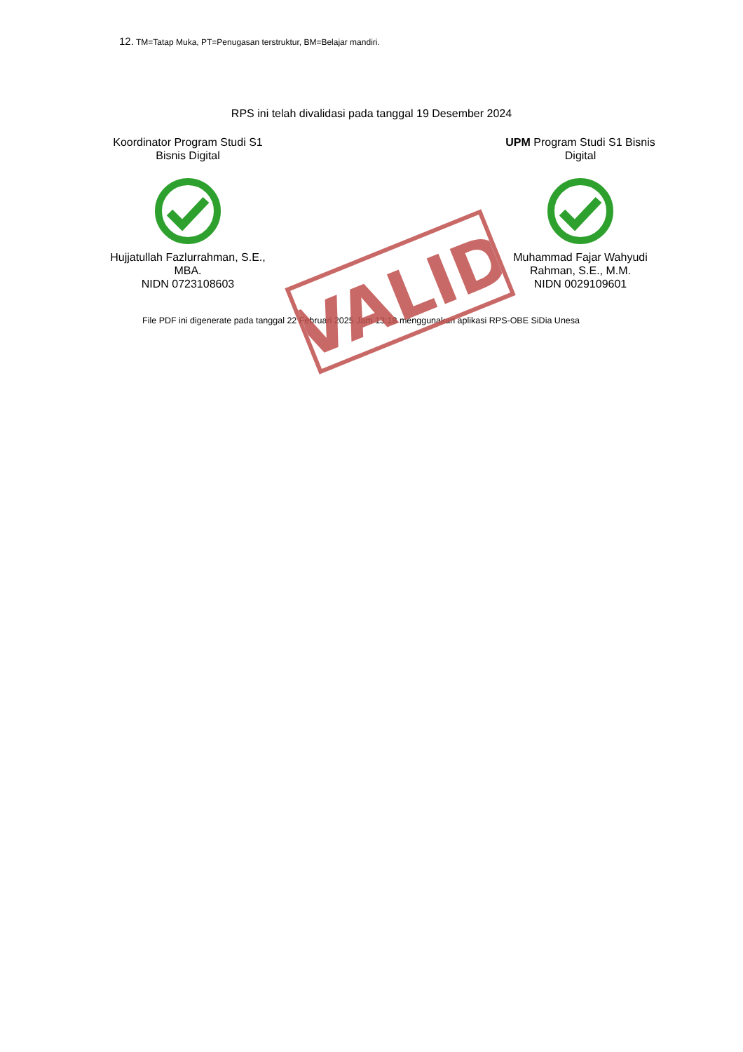VALID
12. TM=Tatap Muka, PT=Penugasan terstruktur, BM=Belajar mandiri.
RPS ini telah divalidasi pada tanggal 19 Desember 2024
Koordinator Program Studi S1 Bisnis Digital Hujjatullah Fazlurrahman, S.E., MBA.
NIDN 0723108603
UPM Program Studi S1 Bisnis Digital Muhammad Fajar Wahyudi Rahman, S.E., M.M.
NIDN 0029109601
File PDF ini digenerate pada tanggal 22 Februari 2025 Jam 13:18 menggunakan aplikasi RPS-OBE SiDia Unesa